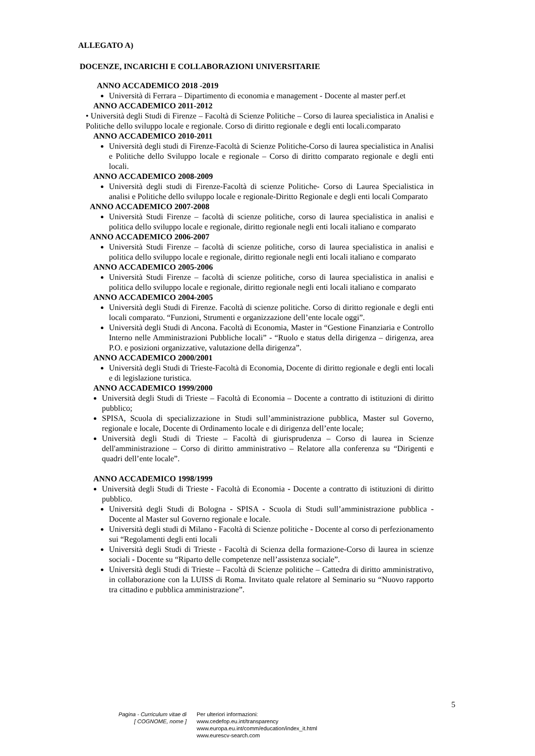ALLEGATO A)
DOCENZE, INCARICHI E COLLABORAZIONI UNIVERSITARIE
ANNO ACCADEMICO 2018 -2019
Università di Ferrara – Dipartimento di economia e management - Docente al master perf.et
ANNO ACCADEMICO 2011-2012
• Università degli Studi di Firenze – Facoltà di Scienze Politiche – Corso di laurea specialistica in Analisi e Politiche dello sviluppo locale e regionale. Corso di diritto regionale e degli enti locali.comparato
ANNO ACCADEMICO 2010-2011
Università degli studi di Firenze-Facoltà di Scienze Politiche-Corso di laurea specialistica in Analisi e Politiche dello Sviluppo locale e regionale – Corso di diritto comparato regionale e degli enti locali.
ANNO ACCADEMICO 2008-2009
Università degli studi di Firenze-Facoltà di scienze Politiche- Corso di Laurea Specialistica in analisi e Politiche dello sviluppo locale e regionale-Diritto Regionale e degli enti locali Comparato
ANNO ACCADEMICO 2007-2008
Università Studi Firenze – facoltà di scienze politiche, corso di laurea specialistica in analisi e politica dello sviluppo locale e regionale, diritto regionale negli enti locali italiano e comparato
ANNO ACCADEMICO 2006-2007
Università Studi Firenze – facoltà di scienze politiche, corso di laurea specialistica in analisi e politica dello sviluppo locale e regionale, diritto regionale negli enti locali italiano e comparato
ANNO ACCADEMICO 2005-2006
Università Studi Firenze – facoltà di scienze politiche, corso di laurea specialistica in analisi e politica dello sviluppo locale e regionale, diritto regionale negli enti locali italiano e comparato
ANNO ACCADEMICO 2004-2005
Università degli Studi di Firenze. Facoltà di scienze politiche. Corso di diritto regionale e degli enti locali comparato. “Funzioni, Strumenti e organizzazione dell’ente locale oggi”.
Università degli Studi di Ancona. Facoltà di Economia, Master in “Gestione Finanziaria e Controllo Interno nelle Amministrazioni Pubbliche locali” - “Ruolo e status della dirigenza – dirigenza, area P.O. e posizioni organizzative, valutazione della dirigenza”.
ANNO ACCADEMICO 2000/2001
Università degli Studi di Trieste-Facoltà di Economia, Docente di diritto regionale e degli enti locali e di legislazione turistica.
ANNO ACCADEMICO 1999/2000
Università degli Studi di Trieste – Facoltà di Economia – Docente a contratto di istituzioni di diritto pubblico;
SPISA, Scuola di specializzazione in Studi sull’amministrazione pubblica, Master sul Governo, regionale e locale, Docente di Ordinamento locale e di dirigenza dell’ente locale;
Università degli Studi di Trieste – Facoltà di giurisprudenza – Corso di laurea in Scienze dell'amministrazione – Corso di diritto amministrativo – Relatore alla conferenza su “Dirigenti e quadri dell’ente locale”.
ANNO ACCADEMICO 1998/1999
Università degli Studi di Trieste - Facoltà di Economia - Docente a contratto di istituzioni di diritto pubblico.
Università degli Studi di Bologna - SPISA - Scuola di Studi sull’amministrazione pubblica - Docente al Master sul Governo regionale e locale.
Università degli studi di Milano - Facoltà di Scienze politiche - Docente al corso di perfezionamento sui “Regolamenti degli enti locali
Università degli Studi di Trieste - Facoltà di Scienza della formazione-Corso di laurea in scienze sociali - Docente su “Riparto delle competenze nell’assistenza sociale”.
Università degli Studi di Trieste – Facoltà di Scienze politiche – Cattedra di diritto amministrativo, in collaborazione con la LUISS di Roma. Invitato quale relatore al Seminario su “Nuovo rapporto tra cittadino e pubblica amministrazione”.
5
Pagina - Curriculum vitae di
[ COGNOME, nome ]
Per ulteriori informazioni:
www.cedefop.eu.int/transparency
www.europa.eu.int/comm/education/index_it.html
www.eurescv-search.com